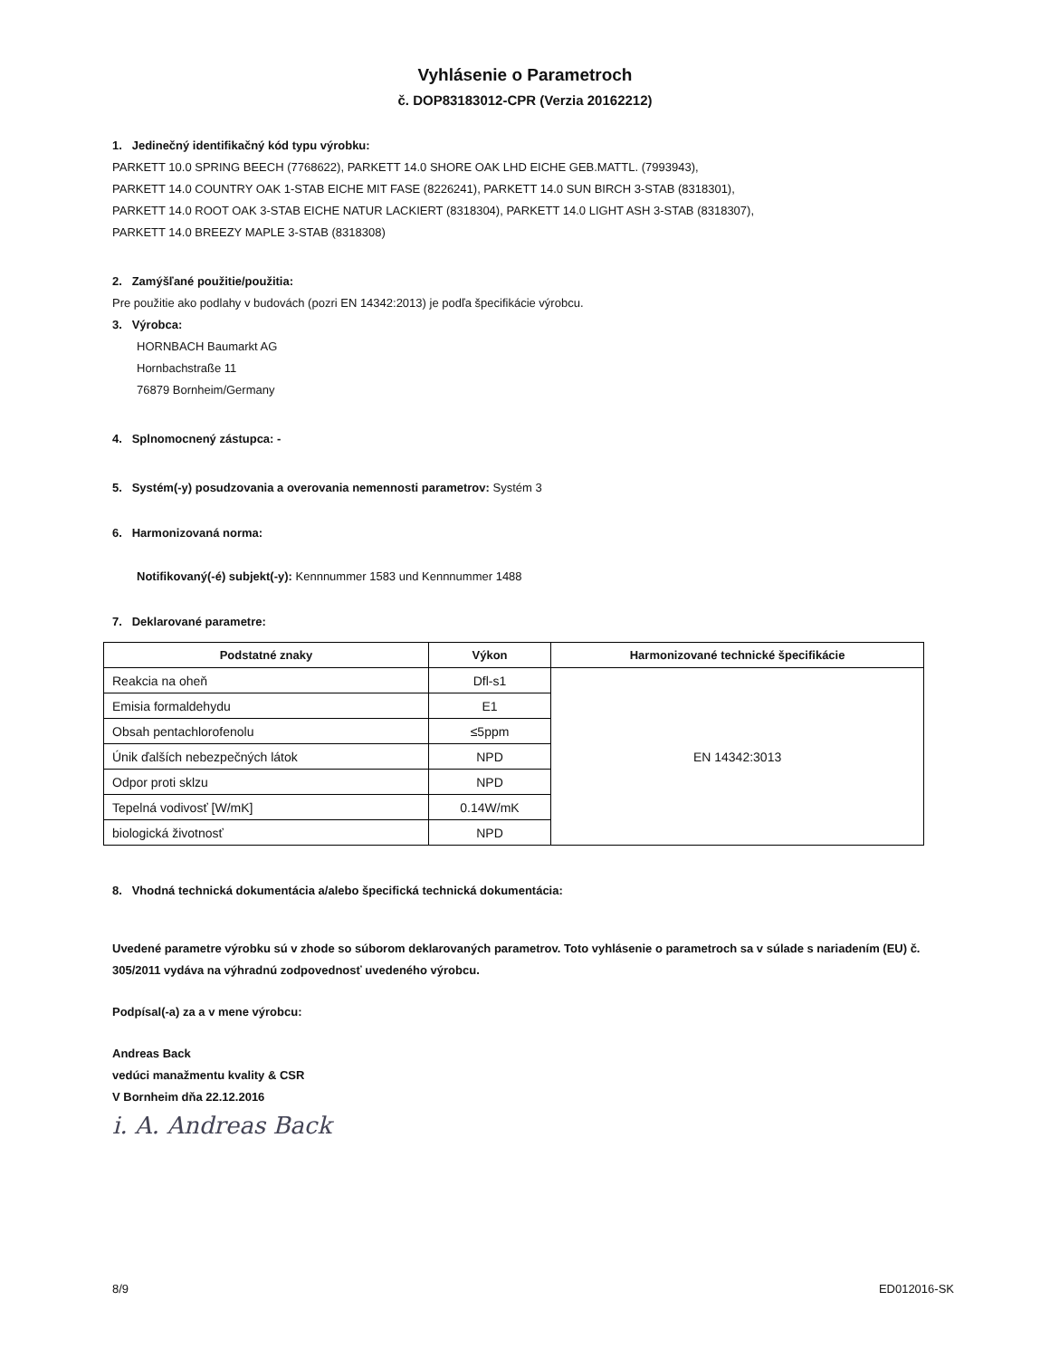Vyhlásenie o Parametroch
č. DOP83183012-CPR (Verzia 20162212)
1. Jedinečný identifikačný kód typu výrobku:
PARKETT 10.0 SPRING BEECH (7768622), PARKETT 14.0 SHORE OAK LHD EICHE GEB.MATTL. (7993943),
PARKETT 14.0 COUNTRY OAK 1-STAB EICHE MIT FASE (8226241), PARKETT 14.0 SUN BIRCH 3-STAB (8318301),
PARKETT 14.0 ROOT OAK 3-STAB EICHE NATUR LACKIERT (8318304), PARKETT 14.0 LIGHT ASH 3-STAB (8318307),
PARKETT 14.0 BREEZY MAPLE 3-STAB (8318308)
2. Zamýšľané použitie/použitia:
Pre použitie ako podlahy v budovách (pozri EN 14342:2013) je podľa špecifikácie výrobcu.
3. Výrobca:
HORNBACH Baumarkt AG
Hornbachstraße 11
76879 Bornheim/Germany
4. Splnomocnený zástupca: -
5. Systém(-y) posudzovania a overovania nemennosti parametrov: Systém 3
6. Harmonizovaná norma:
Notifikovaný(-é) subjekt(-y): Kennnummer 1583 und Kennnummer 1488
7. Deklarované parametre:
| Podstatné znaky | Výkon | Harmonizované technické špecifikácie |
| --- | --- | --- |
| Reakcia na oheň | Dfl-s1 | EN 14342:3013 |
| Emisia formaldehydu | E1 | |
| Obsah pentachlorofenolu | ≤5ppm | |
| Únik ďalších nebezpečných látok | NPD | |
| Odpor proti sklzu | NPD | |
| Tepelná vodivosť [W/mK] | 0.14W/mK | |
| biologická životnosť | NPD | |
8. Vhodná technická dokumentácia a/alebo špecifická technická dokumentácia:
Uvedené parametre výrobku sú v zhode so súborom deklarovaných parametrov. Toto vyhlásenie o parametroch sa v súlade s nariadením (EU) č. 305/2011 vydáva na výhradnú zodpovednosť uvedeného výrobcu.
Podpísal(-a) za a v mene výrobcu:
Andreas Back
vedúci manažmentu kvality & CSR
V Bornheim dňa 22.12.2016
i. A. Andreas Back
8/9 ED012016-SK